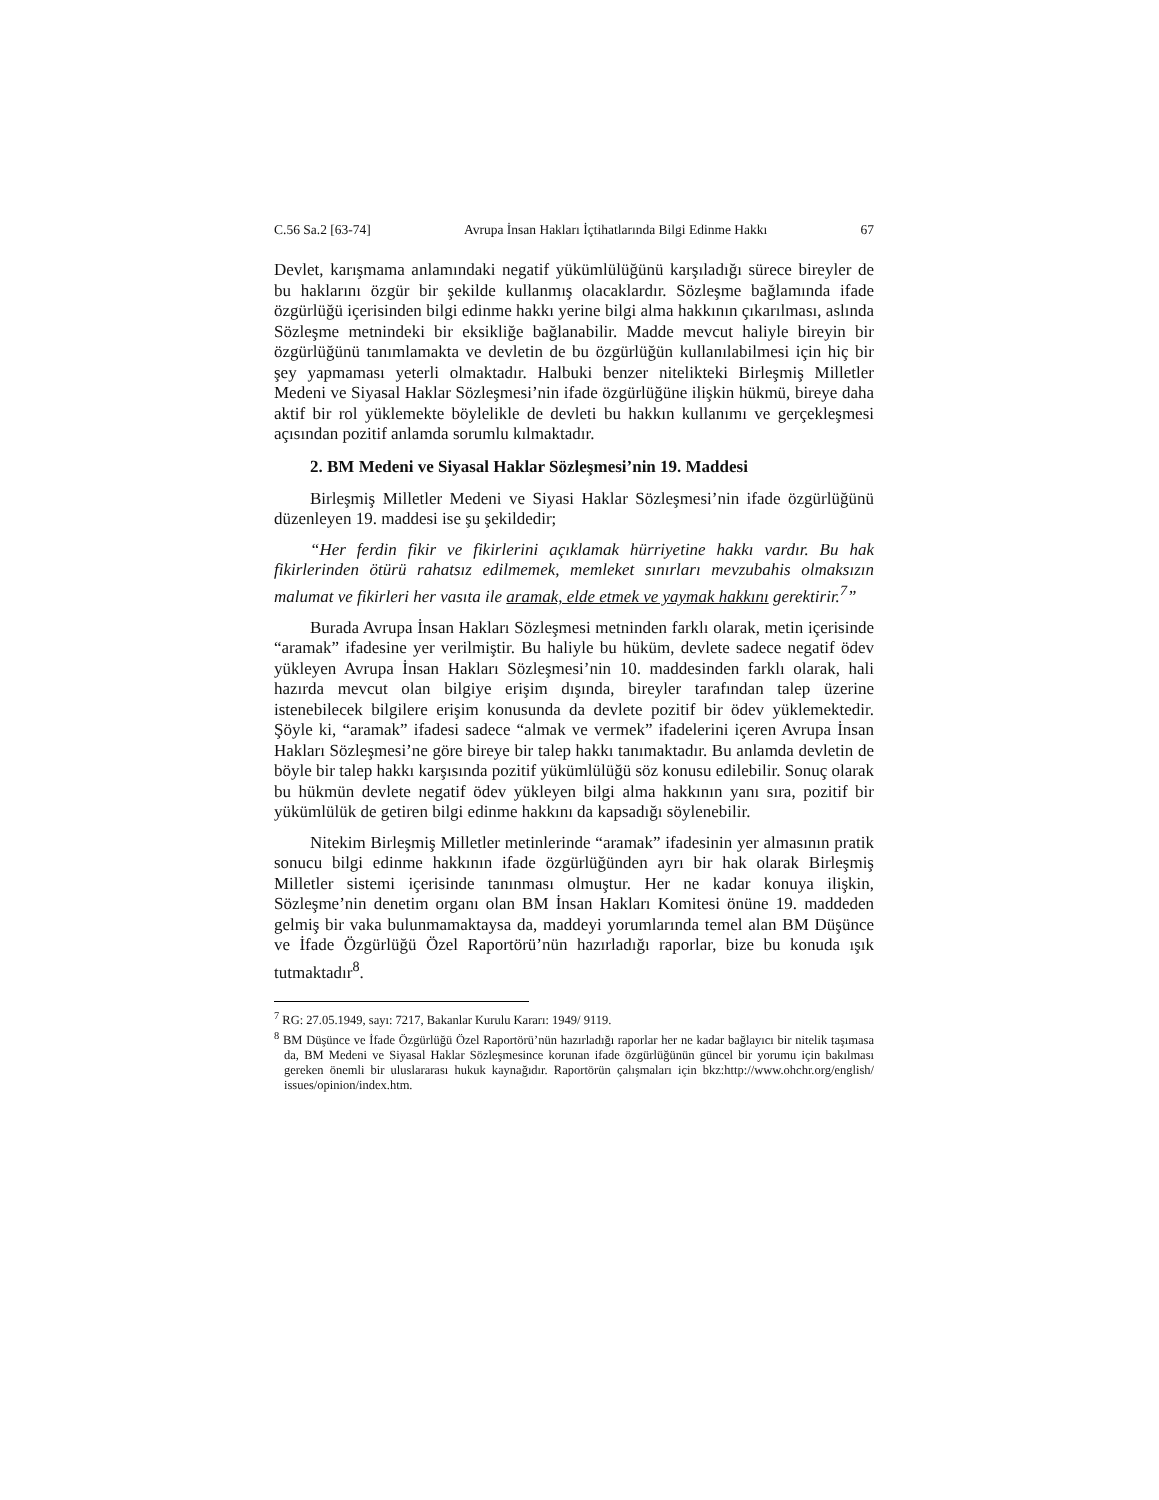C.56 Sa.2 [63-74] Avrupa İnsan Hakları İçtihatlarında Bilgi Edinme Hakkı 67
Devlet, karışmama anlamındaki negatif yükümlülüğünü karşıladığı sürece bireyler de bu haklarını özgür bir şekilde kullanmış olacaklardır. Sözleşme bağlamında ifade özgürlüğü içerisinden bilgi edinme hakkı yerine bilgi alma hakkının çıkarılması, aslında Sözleşme metnindeki bir eksikliğe bağlanabilir. Madde mevcut haliyle bireyin bir özgürlüğünü tanımlamakta ve devletin de bu özgürlüğün kullanılabilmesi için hiç bir şey yapmaması yeterli olmaktadır. Halbuki benzer nitelikteki Birleşmiş Milletler Medeni ve Siyasal Haklar Sözleşmesi’nin ifade özgürlüğüne ilişkin hükmü, bireye daha aktif bir rol yüklemekte böylelikle de devleti bu hakkın kullanımı ve gerçekleşmesi açısından pozitif anlamda sorumlu kılmaktadır.
2. BM Medeni ve Siyasal Haklar Sözleşmesi’nin 19. Maddesi
Birleşmiş Milletler Medeni ve Siyasi Haklar Sözleşmesi’nin ifade özgürlüğünü düzenleyen 19. maddesi ise şu şekildedir;
“Her ferdin fikir ve fikirlerini açıklamak hürriyetine hakkı vardır. Bu hak fikirlerinden ötürü rahatsız edilmemek, memleket sınırları mevzubahis olmaksızın malumat ve fikirleri her vasıta ile aramak, elde etmek ve yaymak hakkını gerektirir.<sup>7</sup>”
Burada Avrupa İnsan Hakları Sözleşmesi metninden farklı olarak, metin içerisinde “aramak” ifadesine yer verilmiştir. Bu haliyle bu hüküm, devlete sadece negatif ödev yükleyen Avrupa İnsan Hakları Sözleşmesi’nin 10. maddesinden farklı olarak, hali hazırda mevcut olan bilgiye erişim dışında, bireyler tarafından talep üzerine istenebilecek bilgilere erişim konusunda da devlete pozitif bir ödev yüklemektedir. Şöyle ki, “aramak” ifadesi sadece “almak ve vermek” ifadelerini içeren Avrupa İnsan Hakları Sözleşmesi’ne göre bireye bir talep hakkı tanımaktadır. Bu anlamda devletin de böyle bir talep hakkı karşısında pozitif yükümlülüğü söz konusu edilebilir. Sonuç olarak bu hükmün devlete negatif ödev yükleyen bilgi alma hakkının yanı sıra, pozitif bir yükümlülük de getiren bilgi edinme hakkını da kapsadığı söylenebilir.
Nitekim Birleşmiş Milletler metinlerinde “aramak” ifadesinin yer almasının pratik sonucu bilgi edinme hakkının ifade özgürlüğünden ayrı bir hak olarak Birleşmiş Milletler sistemi içerisinde tanınması olmuştur. Her ne kadar konuya ilişkin, Sözleşme’nin denetim organı olan BM İnsan Hakları Komitesi önüne 19. maddeden gelmiş bir vaka bulunmamaktaysa da, maddeyi yorumlarında temel alan BM Düşünce ve İfade Özgürlüğü Özel Raportörü’nün hazırladığı raporlar, bize bu konuda ışık tutmaktadır<sup>8</sup>.
<sup>7</sup> RG: 27.05.1949, sayı: 7217, Bakanlar Kurulu Kararı: 1949/ 9119.
<sup>8</sup> BM Düşünce ve İfade Özgürlüğü Özel Raportörü’nün hazırladığı raporlar her ne kadar bağlayıcı bir nitelik taşımasa da, BM Medeni ve Siyasal Haklar Sözleşmesince korunan ifade özgürlüğünün güncel bir yorumu için bakılması gereken önemli bir uluslararası hukuk kaynağıdır. Raportörün çalışmaları için bkz:http://www.ohchr.org/english/ issues/opinion/index.htm.